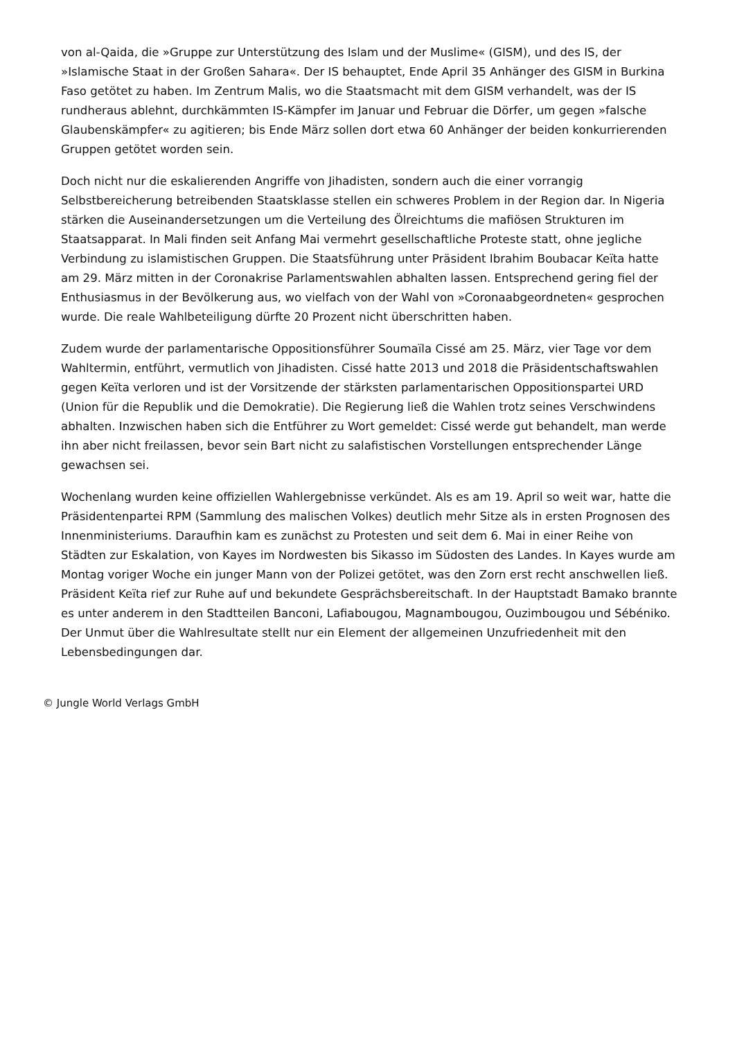von al-Qaida, die »Gruppe zur Unterstützung des Islam und der Muslime« (GISM), und des IS, der »Islamische Staat in der Großen Sahara«. Der IS behauptet, Ende April 35 Anhänger des GISM in Burkina Faso getötet zu haben. Im Zentrum Malis, wo die Staatsmacht mit dem GISM verhandelt, was der IS rundheraus ablehnt, durchkämmten IS-Kämpfer im Januar und Februar die Dörfer, um gegen »falsche Glaubenskämpfer« zu agitieren; bis Ende März sollen dort etwa 60 Anhänger der beiden konkurrierenden Gruppen getötet worden sein.
Doch nicht nur die eskalierenden Angriffe von Jihadisten, sondern auch die einer vorrangig Selbstbereicherung betreibenden Staatsklasse stellen ein schweres Problem in der Region dar. In Nigeria stärken die Auseinandersetzungen um die Verteilung des Ölreichtums die mafiösen Strukturen im Staatsapparat. In Mali finden seit Anfang Mai vermehrt gesellschaftliche Proteste statt, ohne jegliche Verbindung zu islamistischen Gruppen. Die Staatsführung unter Präsident Ibrahim Boubacar Keïta hatte am 29. März mitten in der Coronakrise Parlamentswahlen abhalten lassen. Entsprechend gering fiel der Enthusiasmus in der Bevölkerung aus, wo vielfach von der Wahl von »Coronaabgeordneten« gesprochen wurde. Die reale Wahlbeteiligung dürfte 20 Prozent nicht überschritten haben.
Zudem wurde der parlamentarische Oppositionsführer Soumaïla Cissé am 25. März, vier Tage vor dem Wahltermin, entführt, vermutlich von Jihadisten. Cissé hatte 2013 und 2018 die Präsidentschaftswahlen gegen Keïta verloren und ist der Vorsitzende der stärksten parlamentarischen Oppositionspartei URD (Union für die Republik und die Demokratie). Die Regierung ließ die Wahlen trotz seines Verschwindens abhalten. Inzwischen haben sich die Entführer zu Wort gemeldet: Cissé werde gut behandelt, man werde ihn aber nicht freilassen, bevor sein Bart nicht zu salafistischen Vorstellungen entsprechender Länge gewachsen sei.
Wochenlang wurden keine offiziellen Wahlergebnisse verkündet. Als es am 19. April so weit war, hatte die Präsidentenpartei RPM (Sammlung des malischen Volkes) deutlich mehr Sitze als in ersten Prognosen des Innenministeriums. Daraufhin kam es zunächst zu Protesten und seit dem 6. Mai in einer Reihe von Städten zur Eskalation, von Kayes im Nordwesten bis Sikasso im Südosten des Landes. In Kayes wurde am Montag voriger Woche ein junger Mann von der Polizei getötet, was den Zorn erst recht anschwellen ließ. Präsident Keïta rief zur Ruhe auf und bekundete Gesprächsbereitschaft. In der Hauptstadt Bamako brannte es unter anderem in den Stadtteilen Banconi, Lafiabougou, Magnambougou, Ouzimbougou und Sébéniko. Der Unmut über die Wahlresultate stellt nur ein Element der allgemeinen Unzufriedenheit mit den Lebensbedingungen dar.
© Jungle World Verlags GmbH